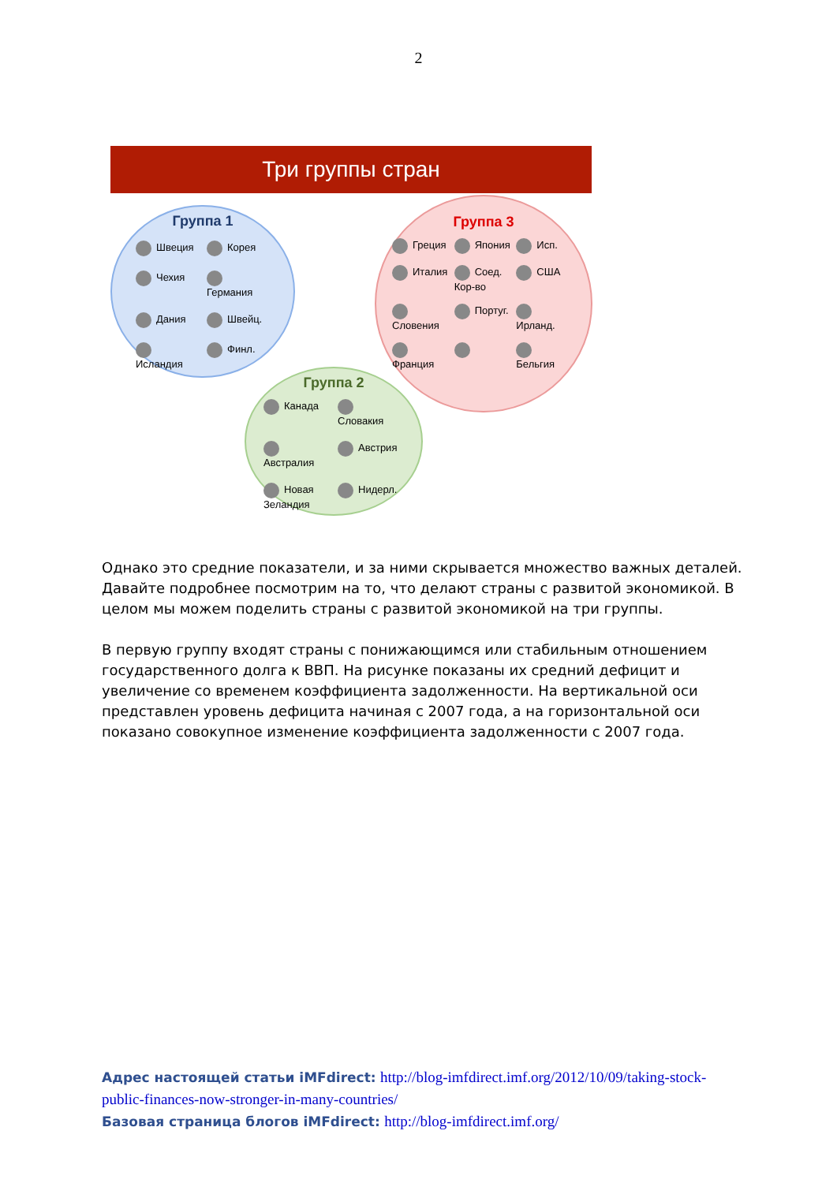2
Три группы стран
Группа 1
Швеция Корея Чехия Германия Дания Швейц. Исландия Финл.
Группа 3
Греция Япония Исп. Италия Соед. Кор-во США Словения Португ. Ирланд. Франция Бельгия
Группа 2
Канада Словакия Австралия Австрия Новая Зеландия Нидерл.
Однако это средние показатели, и за ними скрывается множество важных деталей. Давайте подробнее посмотрим на то, что делают страны с развитой экономикой. В целом мы можем поделить страны с развитой экономикой на три группы.
В первую группу входят страны с понижающимся или стабильным отношением государственного долга к ВВП. На рисунке показаны их средний дефицит и увеличение со временем коэффициента задолженности. На вертикальной оси представлен уровень дефицита начиная с 2007 года, а на горизонтальной оси показано совокупное изменение коэффициента задолженности с 2007 года.
Адрес настоящей статьи iMFdirect: http://blog-imfdirect.imf.org/2012/10/09/taking-stock-public-finances-now-stronger-in-many-countries/
Базовая страница блогов iMFdirect: http://blog-imfdirect.imf.org/